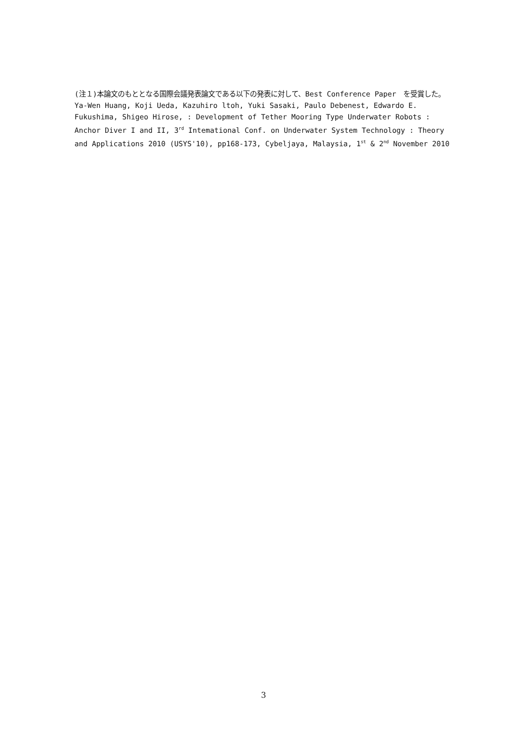(注１)本論文のもととなる国際会議発表論文である以下の発表に対して、Best Conference Paper　を受賞した。
Ya-Wen Huang, Koji Ueda, Kazuhiro ltoh, Yuki Sasaki, Paulo Debenest, Edwardo E. Fukushima, Shigeo Hirose, : Development of Tether Mooring Type Underwater Robots : Anchor Diver I and II, 3<sup>rd</sup> Intemational Conf. on Underwater System Technology : Theory and Applications 2010 (USYS'10), pp168-173, Cybeljaya, Malaysia, 1<sup>st</sup> & 2<sup>nd</sup> November 2010
3